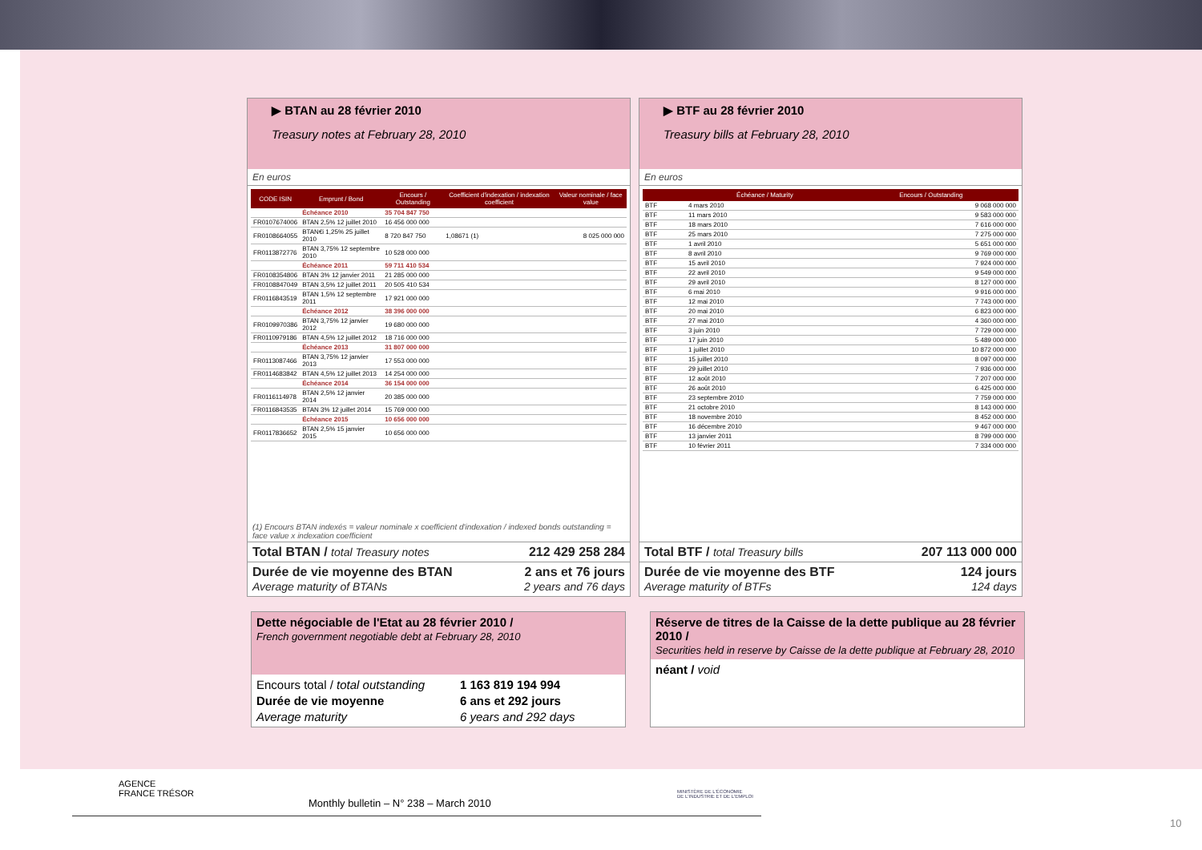▶ BTAN au 28 février 2010
Treasury notes at February 28, 2010
En euros
| CODE ISIN | Emprunt / Bond | Encours / Outstanding | Coefficient d'indexation / indexation coefficient | Valeur nominale / face value |
| --- | --- | --- | --- | --- |
| | Échéance 2010 | 35 704 847 750 | | |
| FR0107674006 | BTAN 2,5% 12 juillet 2010 | 16 456 000 000 | | |
| FR0108664055 | BTAN€i 1,25% 25 juillet 2010 | 8 720 847 750 | 1,08671 (1) | 8 025 000 000 |
| FR0113872776 | BTAN 3,75% 12 septembre 2010 | 10 528 000 000 | | |
| | Échéance 2011 | 59 711 410 534 | | |
| FR0108354806 | BTAN 3% 12 janvier 2011 | 21 285 000 000 | | |
| FR0108847049 | BTAN 3,5% 12 juillet 2011 | 20 505 410 534 | | |
| FR0116843519 | BTAN 1,5% 12 septembre 2011 | 17 921 000 000 | | |
| | Échéance 2012 | 38 396 000 000 | | |
| FR0109970386 | BTAN 3,75% 12 janvier 2012 | 19 680 000 000 | | |
| FR0110979186 | BTAN 4,5% 12 juillet 2012 | 18 716 000 000 | | |
| | Échéance 2013 | 31 807 000 000 | | |
| FR0113087466 | BTAN 3,75% 12 janvier 2013 | 17 553 000 000 | | |
| FR0114683842 | BTAN 4,5% 12 juillet 2013 | 14 254 000 000 | | |
| | Échéance 2014 | 36 154 000 000 | | |
| FR0116114978 | BTAN 2,5% 12 janvier 2014 | 20 385 000 000 | | |
| FR0116843535 | BTAN 3% 12 juillet 2014 | 15 769 000 000 | | |
| | Échéance 2015 | 10 656 000 000 | | |
| FR0117836652 | BTAN 2,5% 15 janvier 2015 | 10 656 000 000 | | |
(1) Encours BTAN indexés = valeur nominale x coefficient d'indexation / indexed bonds outstanding = face value x indexation coefficient
Total BTAN / total Treasury notes 212 429 258 284
Durée de vie moyenne des BTAN
Average maturity of BTANs 2 ans et 76 jours
2 years and 76 days
▶ BTF au 28 février 2010
Treasury bills at February 28, 2010
En euros
| | Échéance / Maturity | Encours / Outstanding |
| --- | --- | --- |
| BTF | 4 mars 2010 | 9 068 000 000 |
| BTF | 11 mars 2010 | 9 583 000 000 |
| BTF | 18 mars 2010 | 7 616 000 000 |
| BTF | 25 mars 2010 | 7 275 000 000 |
| BTF | 1 avril 2010 | 5 651 000 000 |
| BTF | 8 avril 2010 | 9 769 000 000 |
| BTF | 15 avril 2010 | 7 924 000 000 |
| BTF | 22 avril 2010 | 9 549 000 000 |
| BTF | 29 avril 2010 | 8 127 000 000 |
| BTF | 6 mai 2010 | 9 916 000 000 |
| BTF | 12 mai 2010 | 7 743 000 000 |
| BTF | 20 mai 2010 | 6 823 000 000 |
| BTF | 27 mai 2010 | 4 360 000 000 |
| BTF | 3 juin 2010 | 7 729 000 000 |
| BTF | 17 juin 2010 | 5 489 000 000 |
| BTF | 1 juillet 2010 | 10 872 000 000 |
| BTF | 15 juillet 2010 | 8 097 000 000 |
| BTF | 29 juillet 2010 | 7 936 000 000 |
| BTF | 12 août 2010 | 7 207 000 000 |
| BTF | 26 août 2010 | 6 425 000 000 |
| BTF | 23 septembre 2010 | 7 759 000 000 |
| BTF | 21 octobre 2010 | 8 143 000 000 |
| BTF | 18 novembre 2010 | 8 452 000 000 |
| BTF | 16 décembre 2010 | 9 467 000 000 |
| BTF | 13 janvier 2011 | 8 799 000 000 |
| BTF | 10 février 2011 | 7 334 000 000 |
Total BTF / total Treasury bills 207 113 000 000
Durée de vie moyenne des BTF
Average maturity of BTFs 124 jours
124 days
Dette négociable de l'Etat au 28 février 2010 /
French government negotiable debt at February 28, 2010
Encours total / total outstanding 1 163 819 194 994 Durée de vie moyenne 6 ans et 292 jours Average maturity 6 years and 292 days
Réserve de titres de la Caisse de la dette publique au 28 février 2010 /
Securities held in reserve by Caisse de la dette publique at February 28, 2010
néant / void
AGENCE
FRANCE TRÉSOR
MINISTÈRE DE L'ÉCONOMIE
DE L'INDUSTRIE ET DE L'EMPLOI
Monthly bulletin – N° 238 – March 2010
10